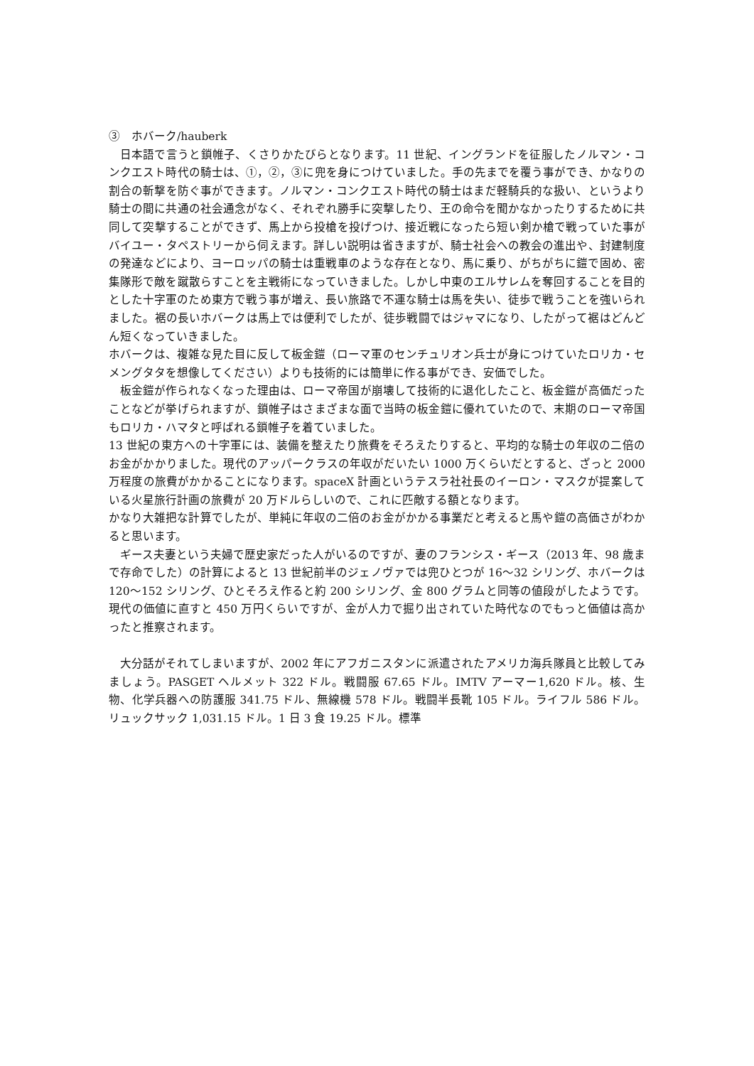③　ホバーク/hauberk
日本語で言うと鎖帷子、くさりかたびらとなります。11 世紀、イングランドを征服したノルマン・コンクエスト時代の騎士は、①，②，③に兜を身につけていました。手の先までを覆う事ができ、かなりの割合の斬撃を防ぐ事ができます。ノルマン・コンクエスト時代の騎士はまだ軽騎兵的な扱い、というより騎士の間に共通の社会通念がなく、それぞれ勝手に突撃したり、王の命令を聞かなかったりするために共同して突撃することができず、馬上から投槍を投げつけ、接近戦になったら短い剣か槍で戦っていた事がバイユー・タペストリーから伺えます。詳しい説明は省きますが、騎士社会への教会の進出や、封建制度の発達などにより、ヨーロッパの騎士は重戦車のような存在となり、馬に乗り、がちがちに鎧で固め、密集隊形で敵を蹴散らすことを主戦術になっていきました。しかし中東のエルサレムを奪回することを目的とした十字軍のため東方で戦う事が増え、長い旅路で不運な騎士は馬を失い、徒歩で戦うことを強いられました。裾の長いホバークは馬上では便利でしたが、徒歩戦闘ではジャマになり、したがって裾はどんどん短くなっていきました。
ホバークは、複雑な見た目に反して板金鎧（ローマ軍のセンチュリオン兵士が身につけていたロリカ・セメングタタを想像してください）よりも技術的には簡単に作る事ができ、安価でした。
板金鎧が作られなくなった理由は、ローマ帝国が崩壊して技術的に退化したこと、板金鎧が高価だったことなどが挙げられますが、鎖帷子はさまざまな面で当時の板金鎧に優れていたので、末期のローマ帝国もロリカ・ハマタと呼ばれる鎖帷子を着ていました。
13 世紀の東方への十字軍には、装備を整えたり旅費をそろえたりすると、平均的な騎士の年収の二倍のお金がかかりました。現代のアッパークラスの年収がだいたい 1000 万くらいだとすると、ざっと 2000 万程度の旅費がかかることになります。spaceX 計画というテスラ社社長のイーロン・マスクが提案している火星旅行計画の旅費が 20 万ドルらしいので、これに匹敵する額となります。
かなり大雑把な計算でしたが、単純に年収の二倍のお金がかかる事業だと考えると馬や鎧の高価さがわかると思います。
ギース夫妻という夫婦で歴史家だった人がいるのですが、妻のフランシス・ギース（2013 年、98 歳まで存命でした）の計算によると 13 世紀前半のジェノヴァでは兜ひとつが 16～32 シリング、ホバークは 120～152 シリング、ひとそろえ作ると約 200 シリング、金 800 グラムと同等の値段がしたようです。現代の価値に直すと 450 万円くらいですが、金が人力で掘り出されていた時代なのでもっと価値は高かったと推察されます。
大分話がそれてしまいますが、2002 年にアフガニスタンに派遣されたアメリカ海兵隊員と比較してみましょう。PASGET ヘルメット 322 ドル。戦闘服 67.65 ドル。IMTV アーマー1,620 ドル。核、生物、化学兵器への防護服 341.75 ドル、無線機 578 ドル。戦闘半長靴 105 ドル。ライフル 586 ドル。リュックサック 1,031.15 ドル。1 日 3 食 19.25 ドル。標準